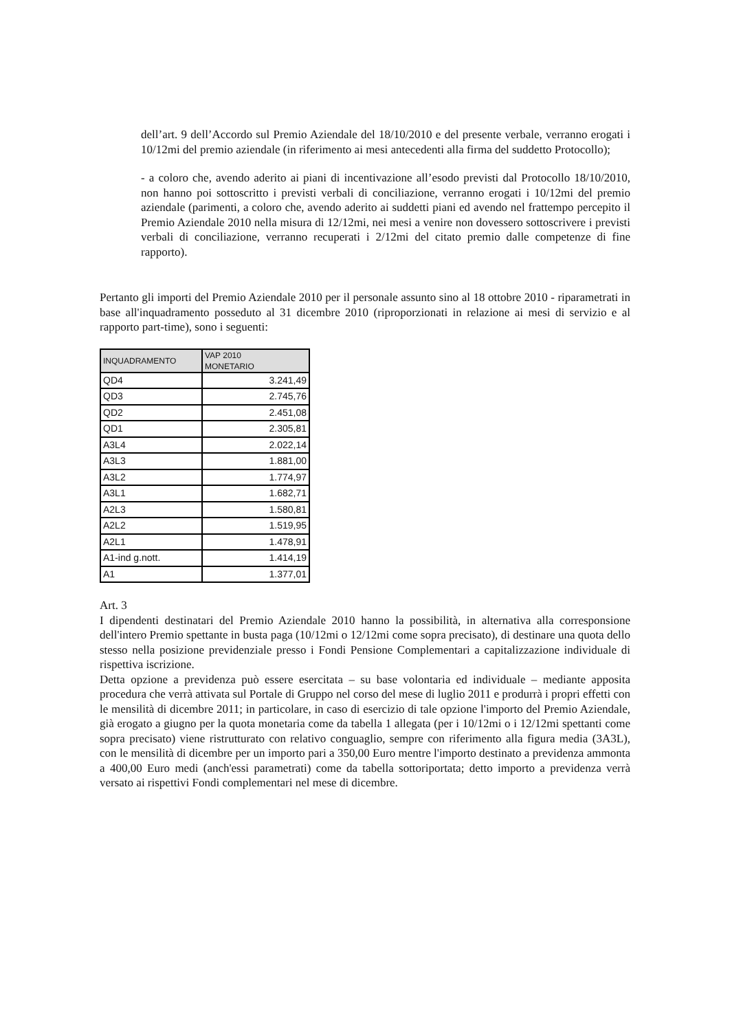dell’art. 9 dell’Accordo sul Premio Aziendale del 18/10/2010 e del presente verbale, verranno erogati i 10/12mi del premio aziendale (in riferimento ai mesi antecedenti alla firma del suddetto Protocollo);
- a coloro che, avendo aderito ai piani di incentivazione all’esodo previsti dal Protocollo 18/10/2010, non hanno poi sottoscritto i previsti verbali di conciliazione, verranno erogati i 10/12mi del premio aziendale (parimenti, a coloro che, avendo aderito ai suddetti piani ed avendo nel frattempo percepito il Premio Aziendale 2010 nella misura di 12/12mi, nei mesi a venire non dovessero sottoscrivere i previsti verbali di conciliazione, verranno recuperati i 2/12mi del citato premio dalle competenze di fine rapporto).
Pertanto gli importi del Premio Aziendale 2010 per il personale assunto sino al 18 ottobre 2010 - riparametrati in base all'inquadramento posseduto al 31 dicembre 2010 (riproporzionati in relazione ai mesi di servizio e al rapporto part-time), sono i seguenti:
| INQUADRAMENTO | VAP 2010 MONETARIO |
| --- | --- |
| QD4 | 3.241,49 |
| QD3 | 2.745,76 |
| QD2 | 2.451,08 |
| QD1 | 2.305,81 |
| A3L4 | 2.022,14 |
| A3L3 | 1.881,00 |
| A3L2 | 1.774,97 |
| A3L1 | 1.682,71 |
| A2L3 | 1.580,81 |
| A2L2 | 1.519,95 |
| A2L1 | 1.478,91 |
| A1-ind g.nott. | 1.414,19 |
| A1 | 1.377,01 |
Art. 3
I dipendenti destinatari del Premio Aziendale 2010 hanno la possibilità, in alternativa alla corresponsione dell'intero Premio spettante in busta paga (10/12mi o 12/12mi come sopra precisato), di destinare una quota dello stesso nella posizione previdenziale presso i Fondi Pensione Complementari a capitalizzazione individuale di rispettiva iscrizione.
Detta opzione a previdenza può essere esercitata – su base volontaria ed individuale – mediante apposita procedura che verrà attivata sul Portale di Gruppo nel corso del mese di luglio 2011 e produrrà i propri effetti con le mensilità di dicembre 2011; in particolare, in caso di esercizio di tale opzione l'importo del Premio Aziendale, già erogato a giugno per la quota monetaria come da tabella 1 allegata (per i 10/12mi o i 12/12mi spettanti come sopra precisato) viene ristrutturato con relativo conguaglio, sempre con riferimento alla figura media (3A3L), con le mensilità di dicembre per un importo pari a 350,00 Euro mentre l'importo destinato a previdenza ammonta a 400,00 Euro medi (anch'essi parametrati) come da tabella sottoriportata; detto importo a previdenza verrà versato ai rispettivi Fondi complementari nel mese di dicembre.